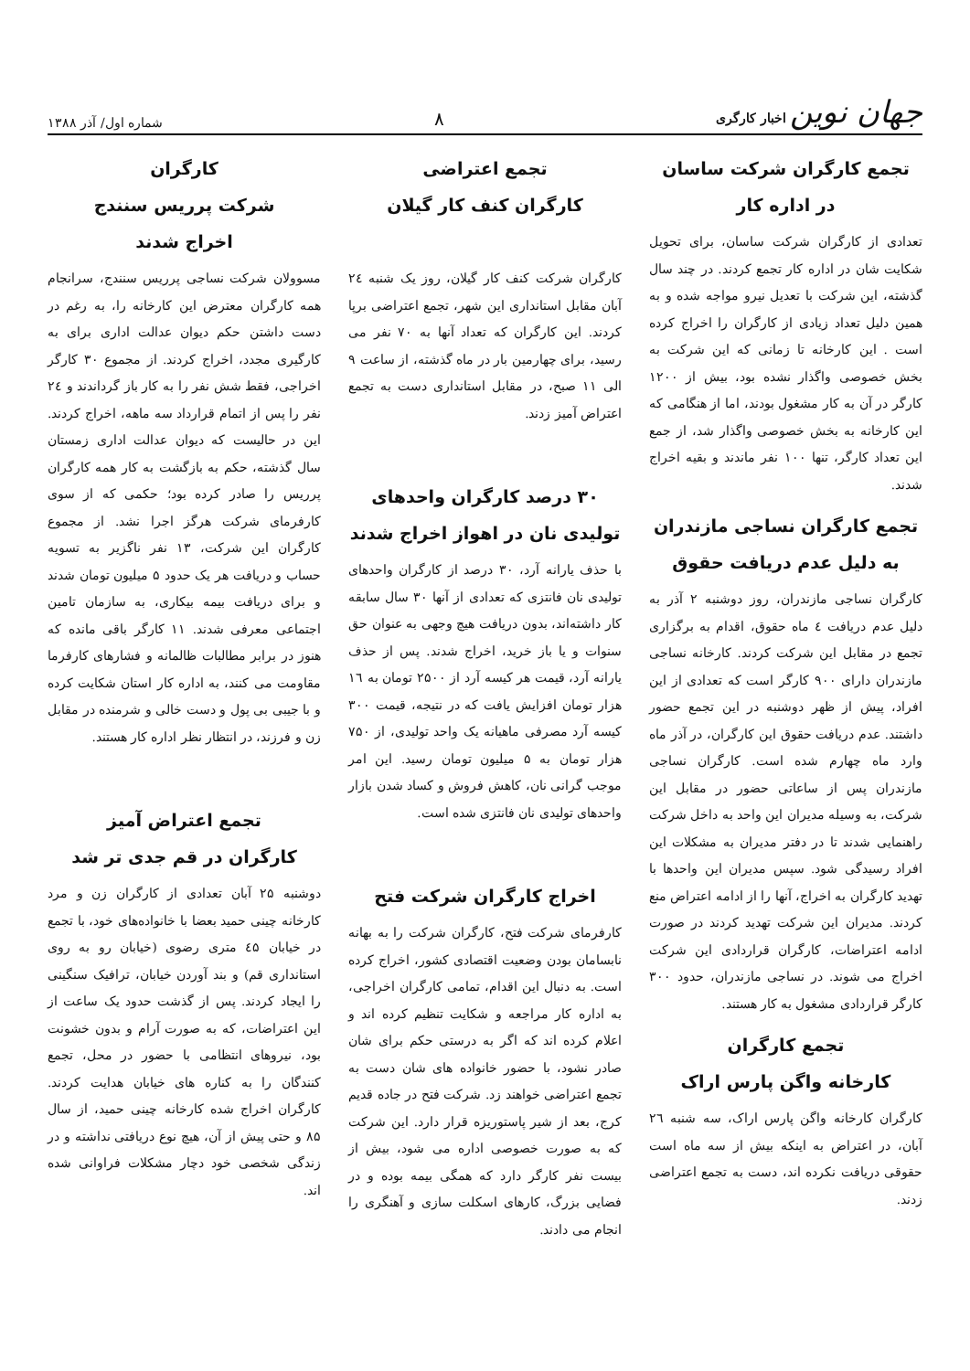جهان نوین اخبار کارگری
۸
شماره اول/ آذر ۱۳۸۸
تجمع کارگران شرکت ساسان
در اداره کار
تعدادی از کارگران شرکت ساسان، برای تحویل شکایت شان در اداره کار تجمع کردند. در چند سال گذشته، این شرکت با تعدیل نیرو مواجه شده و به همین دلیل تعداد زیادی از کارگران را اخراج کرده است . این کارخانه تا زمانی که این شرکت به بخش خصوصی واگذار نشده بود، بیش از ۱۲۰۰ کارگر در آن به کار مشغول بودند، اما از هنگامی که این کارخانه به بخش خصوصی واگذار شد، از جمع این تعداد کارگر، تنها ۱۰۰ نفر ماندند و بقیه اخراج شدند.
تجمع کارگران نساجی مازندران
به دلیل عدم دریافت حقوق
کارگران نساجی مازندران، روز دوشنبه ۲ آذر به دلیل عدم دریافت ٤ ماه حقوق، اقدام به برگزاری تجمع در مقابل این شرکت کردند. کارخانه نساجی مازندران دارای ۹۰۰ کارگر است که تعدادی از این افراد، پیش از ظهر دوشنبه در این تجمع حضور داشتند. عدم دریافت حقوق این کارگران، در آذر ماه وارد ماه چهارم شده است. کارگران نساجی مازندران پس از ساعاتی حضور در مقابل این شرکت، به وسیله مدیران این واحد به داخل شرکت راهنمایی شدند تا در دفتر مدیران به مشکلات این افراد رسیدگی شود. سپس مدیران این واحدها با تهدید کارگران به اخراج، آنها را از ادامه اعتراض منع کردند. مدیران این شرکت تهدید کردند در صورت ادامه اعتراضات، کارگران قراردادی این شرکت اخراج می شوند. در نساجی مازندران، حدود ۳۰۰ کارگر قراردادی مشغول به کار هستند.
تجمع کارگران
کارخانه واگن پارس اراک
کارگران کارخانه واگن پارس اراک، سه شنبه ۲٦ آبان، در اعتراض به اینکه بیش از سه ماه است حقوقی دریافت نکرده اند، دست به تجمع اعتراضی زدند.
تجمع اعتراضی
کارگران کنف کار گیلان
کارگران شرکت کنف کار گیلان، روز یک شنبه ۲٤ آبان مقابل استانداری این شهر، تجمع اعتراضی برپا کردند. این کارگران که تعداد آنها به ۷۰ نفر می رسید، برای چهارمین بار در ماه گذشته، از ساعت ۹ الی ۱۱ صبح، در مقابل استانداری دست به تجمع اعتراض آمیز زدند.
۳۰ درصد کارگران واحدهای
تولیدی نان در اهواز اخراج شدند
با حذف یارانه آرد، ۳۰ درصد از کارگران واحدهای تولیدی نان فانتزی که تعدادی از آنها ۳۰ سال سابقه کار داشته‌اند، بدون دریافت هیچ وجهی به عنوان حق سنوات و یا باز خرید، اخراج شدند. پس از حذف یارانه آرد، قیمت هر کیسه آرد از ۲۵۰۰ تومان به ۱٦ هزار تومان افزایش یافت که در نتیجه، قیمت ۳۰۰ کیسه آرد مصرفی ماهیانه یک واحد تولیدی، از ۷۵۰ هزار تومان به ۵ میلیون تومان رسید. این امر موجب گرانی نان، کاهش فروش و کساد شدن بازار واحدهای تولیدی نان فانتزی شده است.
اخراج کارگران شرکت فتح
کارفرمای شرکت فتح، کارگران شرکت را به بهانه نابسامان بودن وضعیت اقتصادی کشور، اخراج کرده است. به دنبال این اقدام، تمامی کارگران اخراجی، به اداره کار مراجعه و شکایت تنظیم کرده اند و اعلام کرده اند که اگر به درستی حکم برای شان صادر نشود، با حضور خانواده های شان دست به تجمع اعتراضی خواهند زد. شرکت فتح در جاده قدیم کرج، بعد از شیر پاستوریزه قرار دارد. این شرکت که به صورت خصوصی اداره می شود، بیش از بیست نفر کارگر دارد که همگی بیمه بوده و در فضایی بزرگ، کارهای اسکلت سازی و آهنگری را انجام می دادند.
کارگران
شرکت پرریس سنندج
اخراج شدند
مسوولان شرکت نساجی پرریس سنندج، سرانجام همه کارگران معترض این کارخانه را، به رغم در دست داشتن حکم دیوان عدالت اداری برای به کارگیری مجدد، اخراج کردند. از مجموع ۳۰ کارگر اخراجی، فقط شش نفر را به کار باز گرداندند و ۲٤ نفر را پس از اتمام قرارداد سه ماهه، اخراج کردند. این در حالیست که دیوان عدالت اداری زمستان سال گذشته، حکم به بازگشت به کار همه کارگران پرریس را صادر کرده بود؛ حکمی که از سوی کارفرمای شرکت هرگز اجرا نشد. از مجموع کارگران این شرکت، ۱۳ نفر ناگزیر به تسویه حساب و دریافت هر یک حدود ۵ میلیون تومان شدند و برای دریافت بیمه بیکاری، به سازمان تامین اجتماعی معرفی شدند. ۱۱ کارگر باقی مانده که هنوز در برابر مطالبات ظالمانه و فشارهای کارفرما مقاومت می کنند، به اداره کار استان شکایت کرده و با جیبی بی پول و دست خالی و شرمنده در مقابل زن و فرزند، در انتظار نظر اداره کار هستند.
تجمع اعتراض آمیز
کارگران در قم جدی تر شد
دوشنبه ۲۵ آبان تعدادی از کارگران زن و مرد کارخانه چینی حمید بعضا با خانواده‌های خود، با تجمع در خیابان ٤۵ متری رضوی (خیابان رو به روی استانداری قم) و بند آوردن خیابان، ترافیک سنگینی را ایجاد کردند. پس از گذشت حدود یک ساعت از این اعتراضات، که به صورت آرام و بدون خشونت بود، نیروهای انتظامی با حضور در محل، تجمع کنندگان را به کناره های خیابان هدایت کردند. کارگران اخراج شده کارخانه چینی حمید، از سال ۸۵ و حتی پیش از آن، هیچ نوع دریافتی نداشته و در زندگی شخصی خود دچار مشکلات فراوانی شده اند.